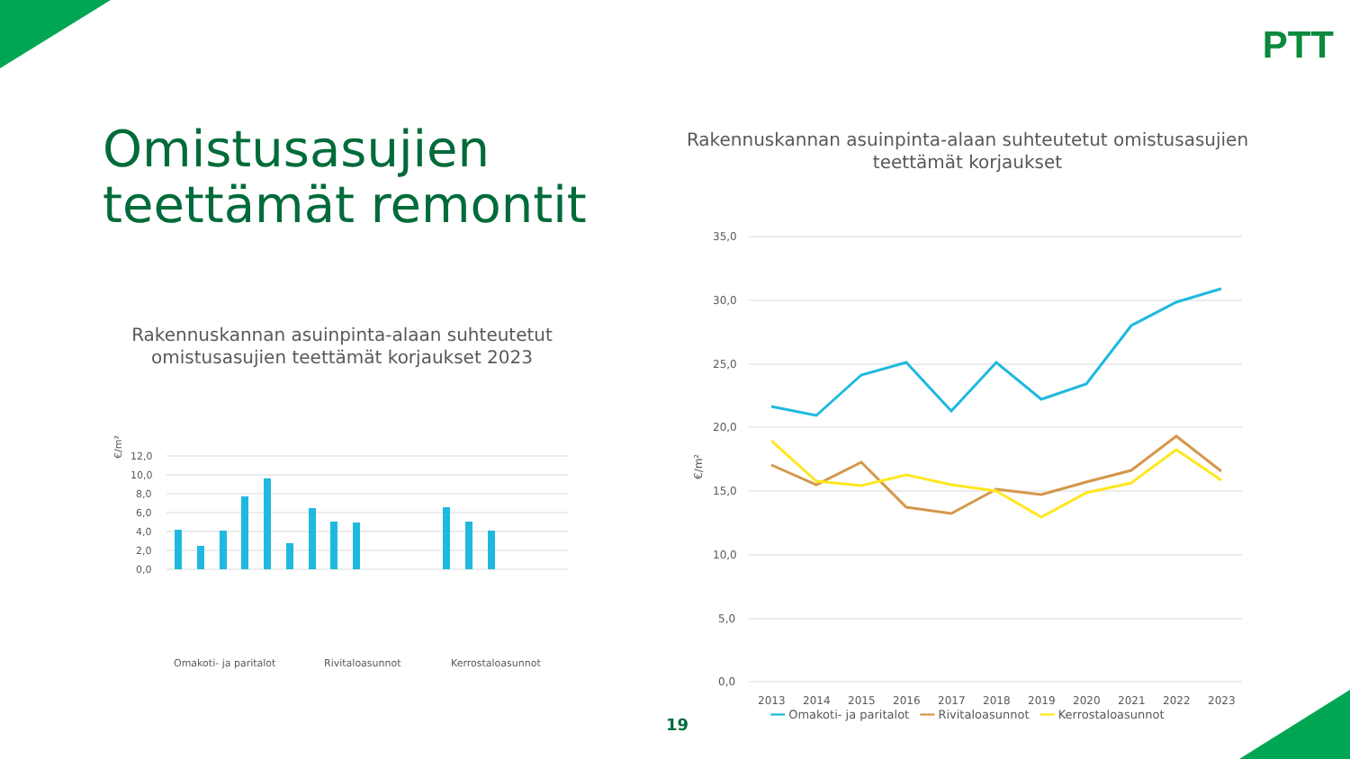PTT
Omistusasujien
teettämät remontit
Rakennuskannan asuinpinta-alaan suhteutetut omistusasujien teettämät korjaukset 2023
€/m²
12,0
10,0
8,0
6,0
4,0
2,0
0,0
Omakoti- ja paritalot
Rivitaloasunnot
Kerrostaloasunnot
Asunnon märkätilat Asunnon keittiö Asunnon asuin ja muut tilat Ulkopinnat ja rakenteet Talotekniikka Piha-alue ja -rakennukset
Rakennuskannan asuinpinta-alaan suhteutetut omistusasujien teettämät korjaukset
€/m²
35,0
30,0
25,0
20,0
15,0
10,0
5,0
0,0
2013
2014
2015
2016
2017
2018
2019
2020
2021
2022
2023
━━ Omakoti- ja paritalot ━━ Rivitaloasunnot ━━ Kerrostaloasunnot
19